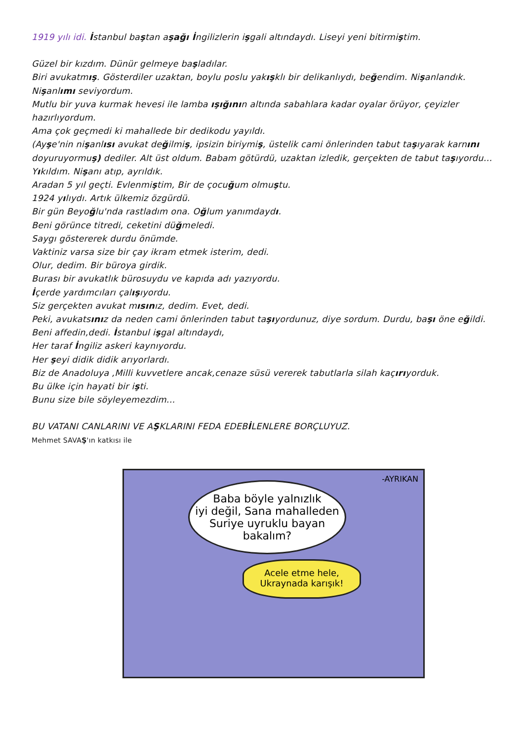1919 yılı idi. İstanbul baştan aşağı İngilizlerin işgali altındaydı. Liseyi yeni bitirmiştim.
Güzel bir kızdım. Dünür gelmeye başladılar.
Biri avukatmış. Gösterdiler uzaktan, boylu poslu yakışklı bir delikanlıydı, beğendim. Nişanlandık.
Nişanlımı seviyordum.
Mutlu bir yuva kurmak hevesi ile lamba ışığının altında sabahlara kadar oyalar örüyor, çeyizler hazırlıyordum.
Ama çok geçmedi ki mahallede bir dedikodu yayıldı.
(Ayşe'nin nişanlısı avukat değilmiş, ipsizin biriymiş, üstelik cami önlerinden tabut taşıyarak karnını doyuruyormuş) dediler. Alt üst oldum. Babam götürdü, uzaktan izledik, gerçekten de tabut taşıyordu…Yıkıldım. Nişanı atıp, ayrıldık.
Aradan 5 yıl geçti. Evlenmiştim, Bir de çocuğum olmuştu.
1924 yılıydı. Artık ülkemiz özgürdü.
Bir gün Beyoğlu'nda rastladım ona. Oğlum yanımdaydı.
Beni görünce titredi, ceketini düğmeledi.
Saygı göstererek durdu önümde.
Vaktiniz varsa size bir çay ikram etmek isterim, dedi.
Olur, dedim. Bir büroya girdik.
Burası bir avukatlık bürosuydu ve kapıda adı yazıyordu.
İçerde yardımcıları çalışıyordu.
Siz gerçekten avukat mısınız, dedim. Evet, dedi.
Peki, avukatsınız da neden cami önlerinden tabut taşıyordunuz, diye sordum. Durdu, başı öne eğildi.
Beni affedin,dedi. İstanbul işgal altındaydı,
Her taraf İngiliz askeri kaynıyordu.
Her şeyi didik didik arıyorlardı.
Biz de Anadoluya ,Milli kuvvetlere ancak,cenaze süsü vererek tabutlarla silah kaçırıyorduk.
Bu ülke için hayati bir işti.
Bunu size bile söyleyemezdim...
BU VATANI CANLARINI VE AŞKLARINI FEDA EDEBİLENLERE BORÇLUYUZ.
Mehmet SAVAŞ'ın katkısı ile
-AYRIKAN
Baba böyle yalnızlık
iyi değil, Sana mahalleden
Suriye uyruklu bayan
bakalım?
Acele etme hele,
Ukraynada karışık!